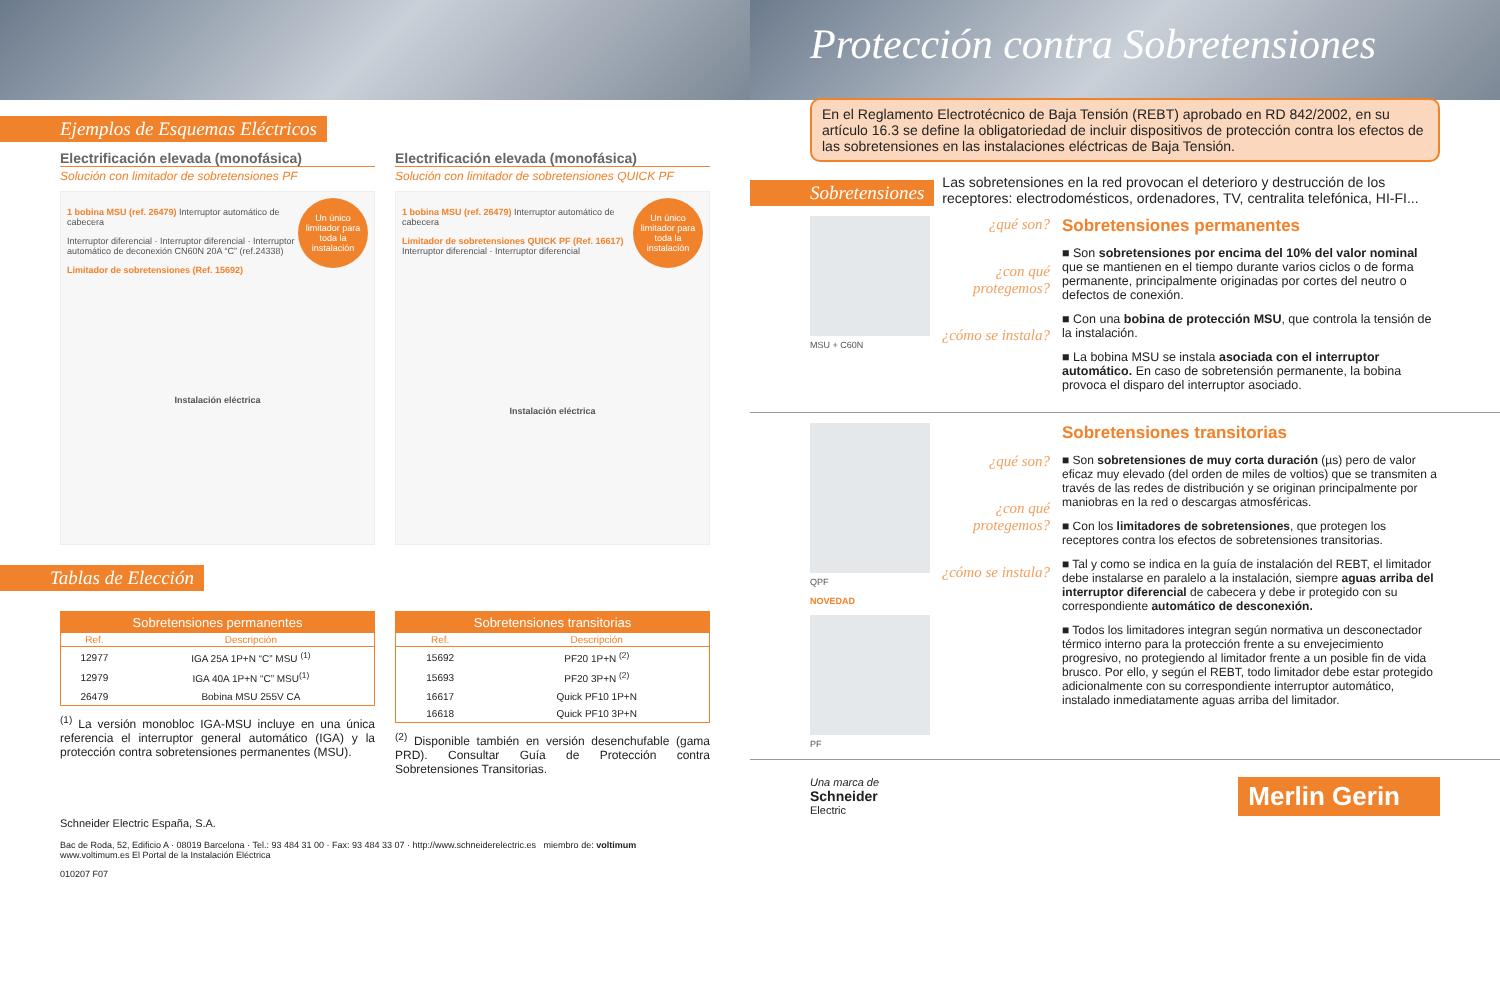Ejemplos de Esquemas Eléctricos
Electrificación elevada (monofásica)
Solución con limitador de sobretensiones PF
Un único limitador para toda la instalación
1 bobina MSU (ref. 26479) Interruptor automático de cabecera
Interruptor diferencial · Interruptor diferencial · Interruptor automático de deconexión CN60N 20A “C” (ref.24338)
Limitador de sobretensiones (Ref. 15692)
Instalación eléctrica
Electrificación elevada (monofásica)
Solución con limitador de sobretensiones QUICK PF
Un único limitador para toda la instalación
1 bobina MSU (ref. 26479) Interruptor automático de cabecera
Limitador de sobretensiones QUICK PF (Ref. 16617) Interruptor diferencial · Interruptor diferencial
Instalación eléctrica
Tablas de Elección
| Sobretensiones permanentes | |
| --- | --- |
| Ref. | Descripción |
| 12977 | IGA 25A 1P+N “C” MSU <sup>(1)</sup> |
| 12979 | IGA 40A 1P+N “C” MSU<sup>(1)</sup> |
| 26479 | Bobina MSU 255V CA |
<sup>(1)</sup> La versión monobloc IGA-MSU incluye en una única referencia el interruptor general automático (IGA) y la protección contra sobretensiones permanentes (MSU).
| Sobretensiones transitorias | |
| --- | --- |
| Ref. | Descripción |
| 15692 | PF20 1P+N <sup>(2)</sup> |
| 15693 | PF20 3P+N <sup>(2)</sup> |
| 16617 | Quick PF10 1P+N |
| 16618 | Quick PF10 3P+N |
<sup>(2)</sup> Disponible también en versión desenchufable (gama PRD). Consultar Guía de Protección contra Sobretensiones Transitorias.
Schneider Electric España, S.A.
Bac de Roda, 52, Edificio A · 08019 Barcelona · Tel.: 93 484 31 00 · Fax: 93 484 33 07 · http://www.schneiderelectric.es miembro de: voltimum www.voltimum.es El Portal de la Instalación Eléctrica
010207 F07
Protección contra Sobretensiones
En el Reglamento Electrotécnico de Baja Tensión (REBT) aprobado en RD 842/2002, en su artículo 16.3 se define la obligatoriedad de incluir dispositivos de protección contra los efectos de las sobretensiones en las instalaciones eléctricas de Baja Tensión.
Sobretensiones
Las sobretensiones en la red provocan el deterioro y destrucción de los receptores: electrodomésticos, ordenadores, TV, centralita telefónica, HI-FI...
MSU + C60N
¿qué son?
¿con qué protegemos?
¿cómo se instala?
Sobretensiones permanentes
■ Son sobretensiones por encima del 10% del valor nominal que se mantienen en el tiempo durante varios ciclos o de forma permanente, principalmente originadas por cortes del neutro o defectos de conexión.
■ Con una bobina de protección MSU, que controla la tensión de la instalación.
■ La bobina MSU se instala asociada con el interruptor automático. En caso de sobretensión permanente, la bobina provoca el disparo del interruptor asociado.
QPF
NOVEDAD
PF
¿qué son?
¿con qué protegemos?
¿cómo se instala?
Sobretensiones transitorias
■ Son sobretensiones de muy corta duración (µs) pero de valor eficaz muy elevado (del orden de miles de voltios) que se transmiten a través de las redes de distribución y se originan principalmente por maniobras en la red o descargas atmosféricas.
■ Con los limitadores de sobretensiones, que protegen los receptores contra los efectos de sobretensiones transitorias.
■ Tal y como se indica en la guía de instalación del REBT, el limitador debe instalarse en paralelo a la instalación, siempre aguas arriba del interruptor diferencial de cabecera y debe ir protegido con su correspondiente automático de desconexión.
■ Todos los limitadores integran según normativa un desconectador térmico interno para la protección frente a su envejecimiento progresivo, no protegiendo al limitador frente a un posible fin de vida brusco. Por ello, y según el REBT, todo limitador debe estar protegido adicionalmente con su correspondiente interruptor automático, instalado inmediatamente aguas arriba del limitador.
Una marca de
Schneider
Electric
Merlin Gerin